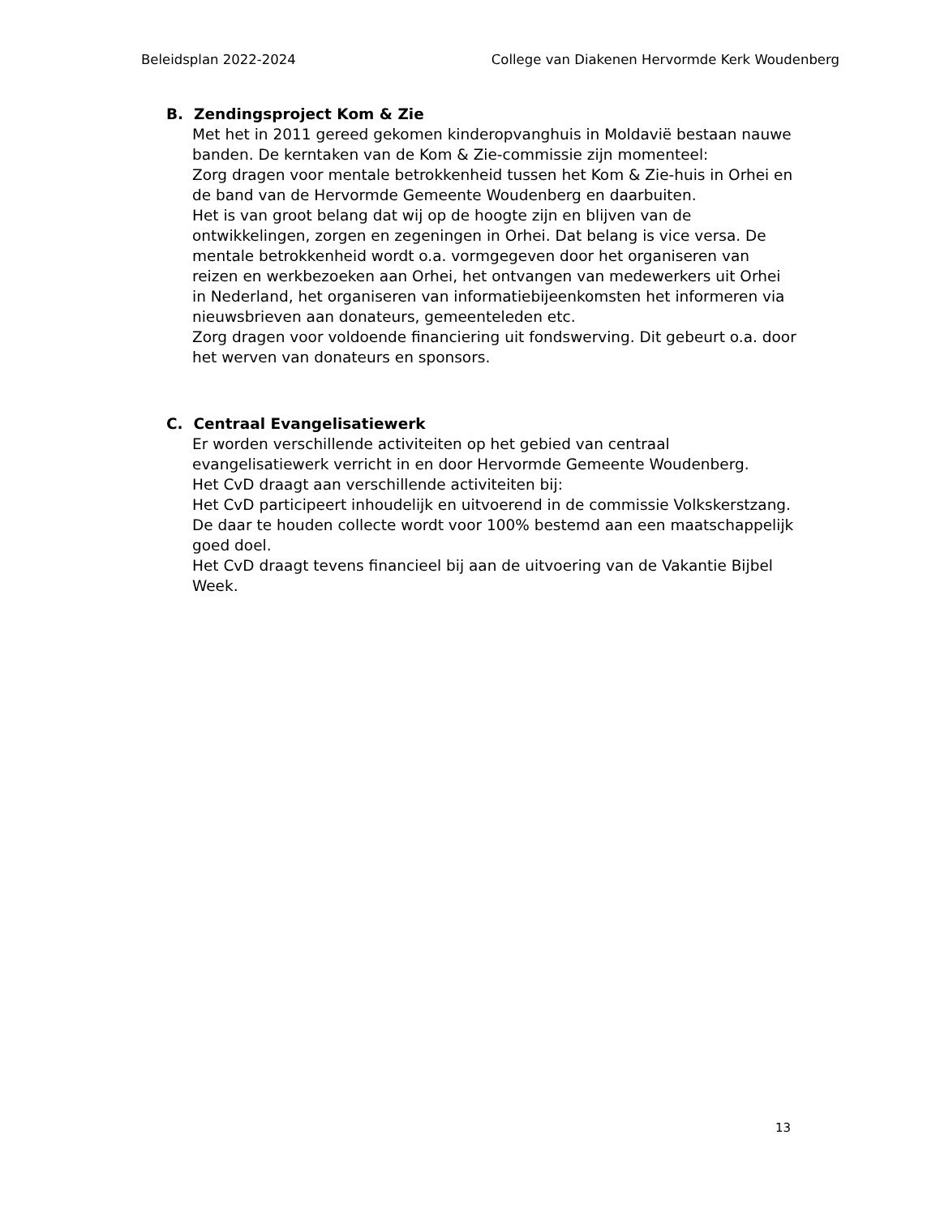Beleidsplan 2022-2024 College van Diakenen Hervormde Kerk Woudenberg
B. Zendingsproject Kom & Zie
Met het in 2011 gereed gekomen kinderopvanghuis in Moldavië bestaan nauwe banden. De kerntaken van de Kom & Zie-commissie zijn momenteel:
Zorg dragen voor mentale betrokkenheid tussen het Kom & Zie-huis in Orhei en de band van de Hervormde Gemeente Woudenberg en daarbuiten.
Het is van groot belang dat wij op de hoogte zijn en blijven van de ontwikkelingen, zorgen en zegeningen in Orhei. Dat belang is vice versa. De mentale betrokkenheid wordt o.a. vormgegeven door het organiseren van reizen en werkbezoeken aan Orhei, het ontvangen van medewerkers uit Orhei in Nederland, het organiseren van informatiebijeenkomsten het informeren via nieuwsbrieven aan donateurs, gemeenteleden etc.
Zorg dragen voor voldoende financiering uit fondswerving. Dit gebeurt o.a. door het werven van donateurs en sponsors.
C. Centraal Evangelisatiewerk
Er worden verschillende activiteiten op het gebied van centraal evangelisatiewerk verricht in en door Hervormde Gemeente Woudenberg.
Het CvD draagt aan verschillende activiteiten bij:
Het CvD participeert inhoudelijk en uitvoerend in de commissie Volkskerstzang. De daar te houden collecte wordt voor 100% bestemd aan een maatschappelijk goed doel.
Het CvD draagt tevens financieel bij aan de uitvoering van de Vakantie Bijbel Week.
13